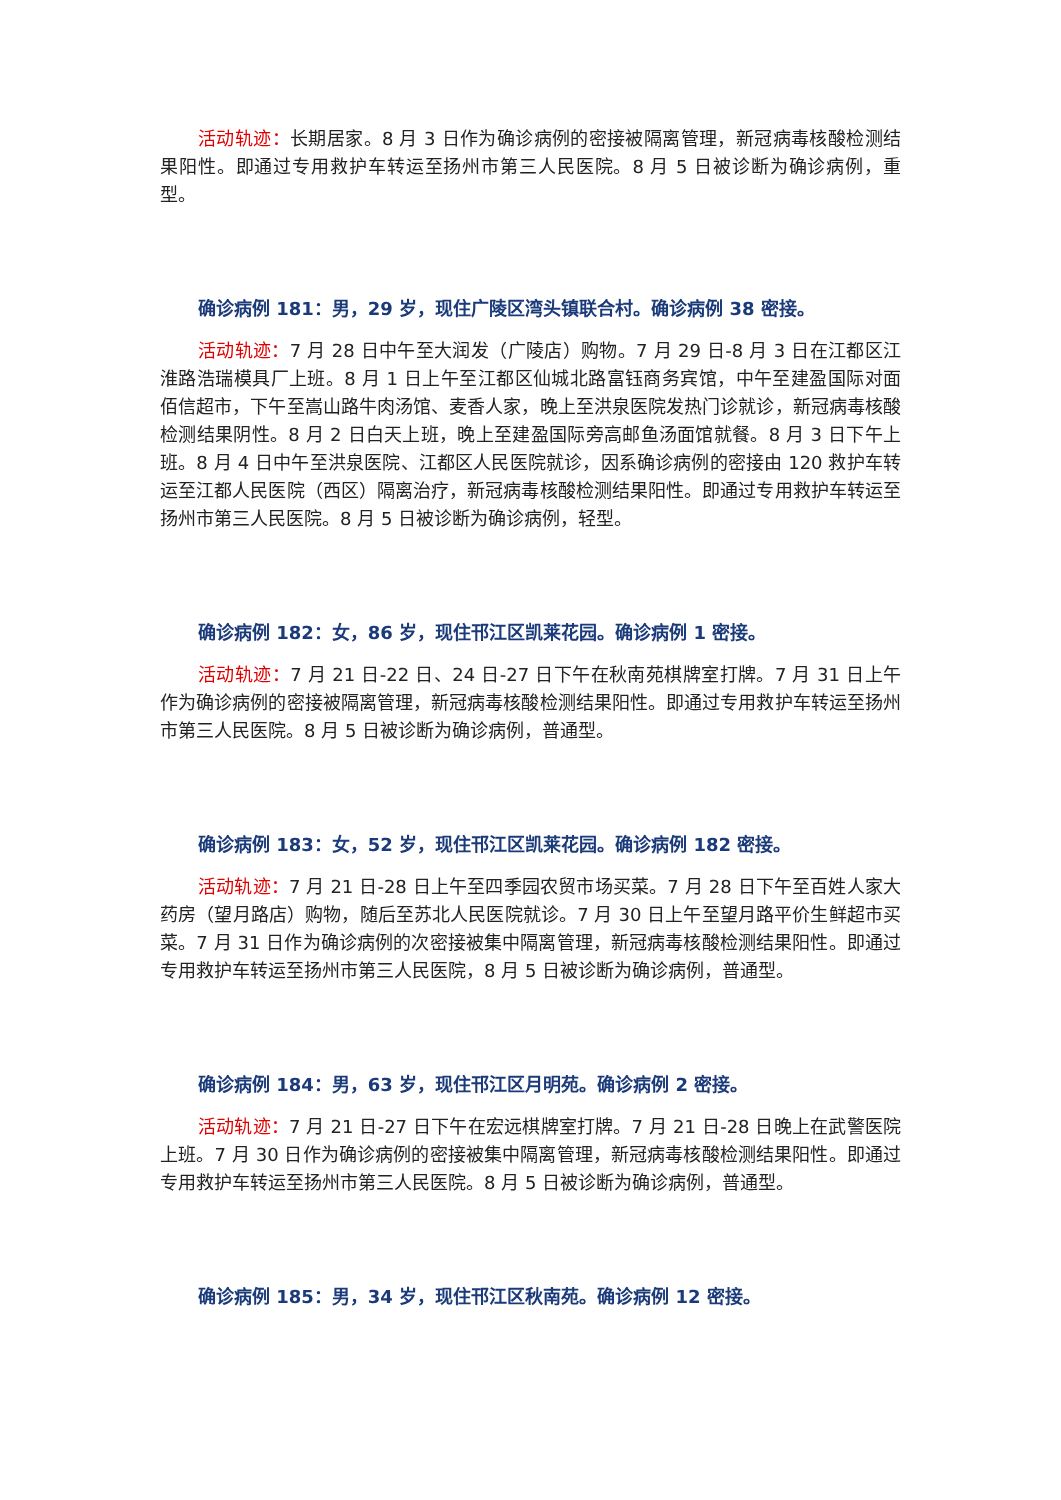活动轨迹：长期居家。8 月 3 日作为确诊病例的密接被隔离管理，新冠病毒核酸检测结果阳性。即通过专用救护车转运至扬州市第三人民医院。8 月 5 日被诊断为确诊病例，重型。
确诊病例 181：男，29 岁，现住广陵区湾头镇联合村。确诊病例 38 密接。
活动轨迹：7 月 28 日中午至大润发（广陵店）购物。7 月 29 日-8 月 3 日在江都区江淮路浩瑞模具厂上班。8 月 1 日上午至江都区仙城北路富钰商务宾馆，中午至建盈国际对面佰信超市，下午至嵩山路牛肉汤馆、麦香人家，晚上至洪泉医院发热门诊就诊，新冠病毒核酸检测结果阴性。8 月 2 日白天上班，晚上至建盈国际旁高邮鱼汤面馆就餐。8 月 3 日下午上班。8 月 4 日中午至洪泉医院、江都区人民医院就诊，因系确诊病例的密接由 120 救护车转运至江都人民医院（西区）隔离治疗，新冠病毒核酸检测结果阳性。即通过专用救护车转运至扬州市第三人民医院。8 月 5 日被诊断为确诊病例，轻型。
确诊病例 182：女，86 岁，现住邗江区凯莱花园。确诊病例 1 密接。
活动轨迹：7 月 21 日-22 日、24 日-27 日下午在秋南苑棋牌室打牌。7 月 31 日上午作为确诊病例的密接被隔离管理，新冠病毒核酸检测结果阳性。即通过专用救护车转运至扬州市第三人民医院。8 月 5 日被诊断为确诊病例，普通型。
确诊病例 183：女，52 岁，现住邗江区凯莱花园。确诊病例 182 密接。
活动轨迹：7 月 21 日-28 日上午至四季园农贸市场买菜。7 月 28 日下午至百姓人家大药房（望月路店）购物，随后至苏北人民医院就诊。7 月 30 日上午至望月路平价生鲜超市买菜。7 月 31 日作为确诊病例的次密接被集中隔离管理，新冠病毒核酸检测结果阳性。即通过专用救护车转运至扬州市第三人民医院，8 月 5 日被诊断为确诊病例，普通型。
确诊病例 184：男，63 岁，现住邗江区月明苑。确诊病例 2 密接。
活动轨迹：7 月 21 日-27 日下午在宏远棋牌室打牌。7 月 21 日-28 日晚上在武警医院上班。7 月 30 日作为确诊病例的密接被集中隔离管理，新冠病毒核酸检测结果阳性。即通过专用救护车转运至扬州市第三人民医院。8 月 5 日被诊断为确诊病例，普通型。
确诊病例 185：男，34 岁，现住邗江区秋南苑。确诊病例 12 密接。